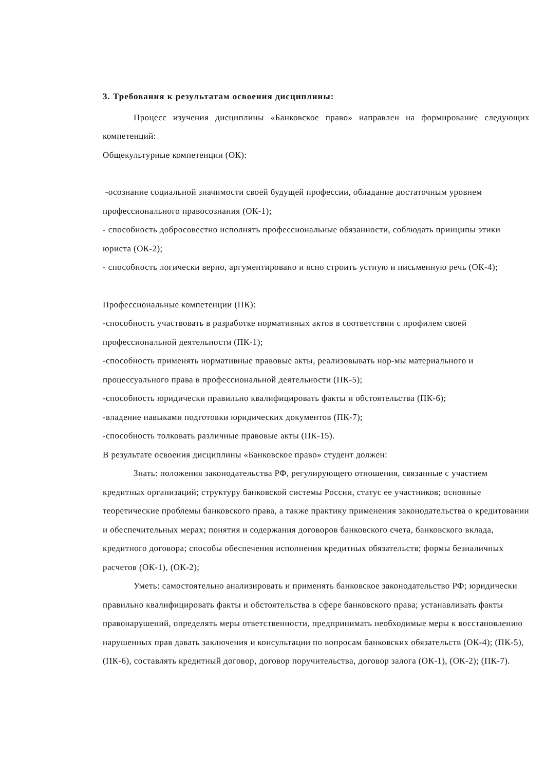3. Требования к результатам освоения дисциплины:
Процесс изучения дисциплины «Банковское право» направлен на формирование следующих компетенций:
Общекультурные компетенции (ОК):
-осознание социальной значимости своей будущей профессии, обладание достаточным уровнем профессионального правосознания (ОК-1);
- способность добросовестно исполнять профессиональные обязанности, соблюдать принципы этики юриста (ОК-2);
- способность логически верно, аргументировано и ясно строить устную и письменную речь (ОК-4);
Профессиональные компетенции (ПК):
-способность участвовать в разработке нормативных актов в соответствии с профилем своей профессиональной деятельности (ПК-1);
-способность применять нормативные правовые акты, реализовывать нор-мы материального и процессуального права в профессиональной деятельности (ПК-5);
-способность юридически правильно квалифицировать факты и обстоятельства (ПК-6);
-владение навыками подготовки юридических документов (ПК-7);
-способность толковать различные правовые акты (ПК-15).
В результате освоения дисциплины «Банковское право» студент должен:
Знать: положения законодательства РФ, регулирующего отношения, связанные с участием кредитных организаций; структуру банковской системы России, статус ее участников; основные теоретические проблемы банковского права, а также практику применения законодательства о кредитовании и обеспечительных мерах; понятия и содержания договоров банковского счета, банковского вклада, кредитного договора; способы обеспечения исполнения кредитных обязательств; формы безналичных расчетов (ОК-1), (ОК-2);
Уметь: самостоятельно анализировать и применять банковское законодательство РФ; юридически правильно квалифицировать факты и обстоятельства в сфере банковского права; устанавливать факты правонарушений, определять меры ответственности, предпринимать необходимые меры к восстановлению нарушенных прав давать заключения и консультации по вопросам банковских обязательств (ОК-4); (ПК-5), (ПК-6), составлять кредитный договор, договор поручительства, договор залога (ОК-1), (ОК-2); (ПК-7).